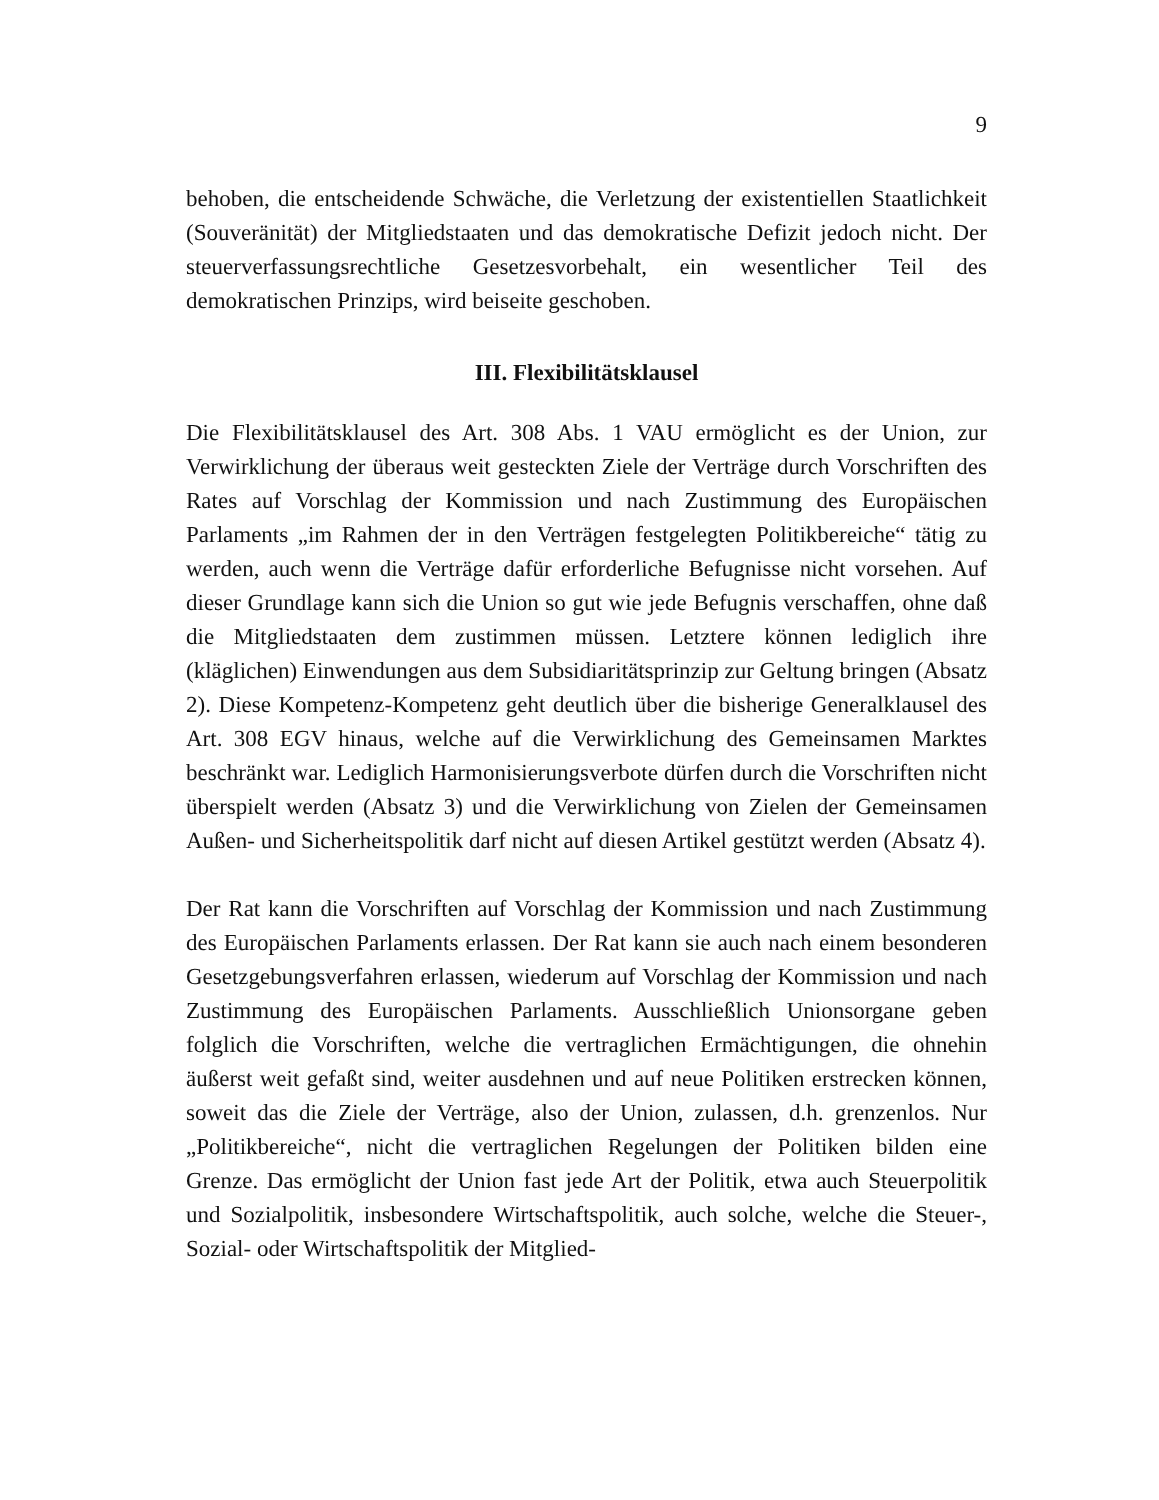9
behoben, die entscheidende Schwäche, die Verletzung der existentiellen Staat­lichkeit (Souveränität) der Mitgliedstaaten und das demokratische Defizit jedoch nicht. Der steuerverfassungsrechtliche Gesetzesvorbehalt, ein wesentlicher Teil des demokratischen Prinzips, wird beiseite geschoben.
III. Flexibilitätsklausel
Die Flexibilitätsklausel des Art. 308 Abs. 1 VAU ermöglicht es der Union, zur Verwirklichung der überaus weit gesteckten Ziele der Verträge durch Vorschrif­ten des Rates auf Vorschlag der Kommission und nach Zustimmung des Europäi­schen Parlaments „im Rahmen der in den Verträgen festgelegten Politikbereiche“ tätig zu werden, auch wenn die Verträge dafür erforderliche Befugnisse nicht vor­sehen. Auf dieser Grundlage kann sich die Union so gut wie jede Befugnis ver­schaffen, ohne daß die Mitgliedstaaten dem zustimmen müssen. Letztere können lediglich ihre (kläglichen) Einwendungen aus dem Subsidiaritätsprinzip zur Gel­tung bringen (Absatz 2). Diese Kompetenz-Kompetenz geht deutlich über die bisherige Generalklausel des Art. 308 EGV hinaus, welche auf die Verwirkli­chung des Gemeinsamen Marktes beschränkt war. Lediglich Harmonisierungs­verbote dürfen durch die Vorschriften nicht überspielt werden (Absatz 3) und die Verwirklichung von Zielen der Gemeinsamen Außen- und Sicherheitspolitik darf nicht auf diesen Artikel gestützt werden (Absatz 4).
Der Rat kann die Vorschriften auf Vorschlag der Kommission und nach Zustim­mung des Europäischen Parlaments erlassen. Der Rat kann sie auch nach einem besonderen Gesetzgebungsverfahren erlassen, wiederum auf Vorschlag der Kommission und nach Zustimmung des Europäischen Parlaments. Ausschließlich Unionsorgane geben folglich die Vorschriften, welche die vertraglichen Ermäch­tigungen, die ohnehin äußerst weit gefaßt sind, weiter ausdehnen und auf neue Politiken erstrecken können, soweit das die Ziele der Verträge, also der Union, zulassen, d.h. grenzenlos. Nur „Politikbereiche“, nicht die vertraglichen Regelun­gen der Politiken bilden eine Grenze. Das ermöglicht der Union fast jede Art der Politik, etwa auch Steuerpolitik und Sozialpolitik, insbesondere Wirtschaftspoli­tik, auch solche, welche die Steuer-, Sozial- oder Wirtschaftspolitik der Mitglied-